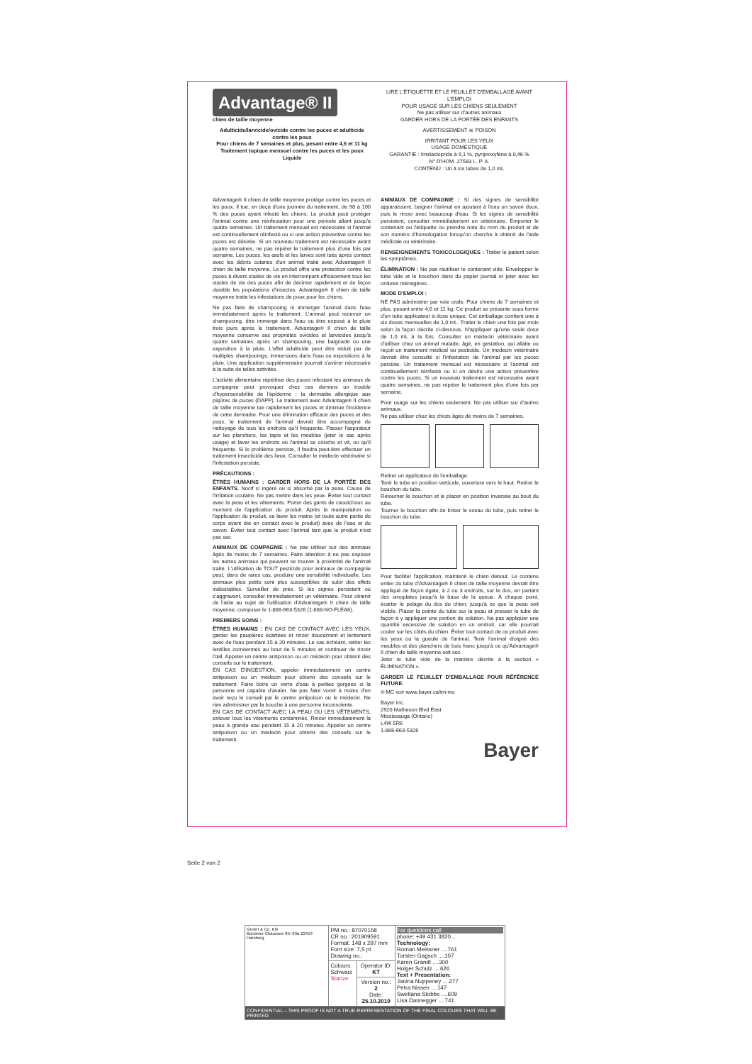Advantage® II
chien de taille moyenne
Adulticide/larvicide/ovicide contre les puces et adulticide contre les poux
Pour chiens de 7 semaines et plus, pesant entre 4,6 et 11 kg
Traitement topique mensuel contre les puces et les poux
Liquide
LIRE L'ÉTIQUETTE ET LE FEUILLET D'EMBALLAGE AVANT L'EMPLOI
POUR USAGE SUR LES CHIENS SEULEMENT
Ne pas utiliser sur d'autres animaux
GARDER HORS DE LA PORTÉE DES ENFANTS
AVERTISSEMENT ☠ POISON
IRRITANT POUR LES YEUX
USAGE DOMESTIQUE
GARANTIE : Imidaclopride à 9,1 %, pyriproxyfène à 0,46 %
N° D'HOM. 27583 L. P. A.
CONTENU : Un à six tubes de 1,0 mL
Advantage® II chien de taille moyenne protège contre les puces et les poux. Il tue, en deçà d'une journée du traitement, de 98 à 100 % des puces ayant infesté les chiens. Le produit peut protéger l'animal contre une réinfestation pour une période allant jusqu'à quatre semaines. Un traitement mensuel est nécessaire si l'animal est continuellement réinfesté ou si une action préventive contre les puces est désirée. Si un nouveau traitement est nécessaire avant quatre semaines, ne pas répéter le traitement plus d'une fois par semaine. Les puces, les œufs et les larves sont tués après contact avec les débris cutanés d'un animal traité avec Advantage® II chien de taille moyenne. Le produit offre une protection contre les puces à divers stades de vie en interrompant efficacement tous les stades de vie des puces afin de décimer rapidement et de façon durable les populations d'insectes. Advantage® II chien de taille moyenne traite les infestations de poux pour les chiens.
Ne pas faire de shampooing ni immerger l'animal dans l'eau immédiatement après le traitement. L'animal peut recevoir un shampooing, être immergé dans l'eau ou être exposé à la pluie trois jours après le traitement. Advantage® II chien de taille moyenne conserve ses propriétés ovicides et larvicides jusqu'à quatre semaines après un shampooing, une baignade ou une exposition à la pluie. L'effet adulticide peut être réduit par de multiples shampooings, immersions dans l'eau ou expositions à la pluie. Une application supplémentaire pourrait s'avérer nécessaire à la suite de telles activités.
L'activité alimentaire répétitive des puces infestant les animaux de compagnie peut provoquer chez ces derniers un trouble d'hypersensibilité de l'épiderme : la dermatite allergique aux piqûres de puces (DAPP). Le traitement avec Advantage® II chien de taille moyenne tue rapidement les puces et diminue l'incidence de cette dermatite. Pour une élimination efficace des puces et des poux, le traitement de l'animal devrait être accompagné du nettoyage de tous les endroits qu'il fréquente. Passer l'aspirateur sur les planchers, les tapis et les meubles (jeter le sac après usage) et laver les endroits où l'animal se couche et vit, ou qu'il fréquente. Si le problème persiste, il faudra peut-être effectuer un traitement insecticide des lieux. Consulter le médecin vétérinaire si l'infestation persiste.
PRÉCAUTIONS :
ÊTRES HUMAINS : GARDER HORS DE LA PORTÉE DES ENFANTS. Nocif si ingéré ou si absorbé par la peau. Cause de l'irritation oculaire. Ne pas mettre dans les yeux. Éviter tout contact avec la peau et les vêtements. Porter des gants de caoutchouc au moment de l'application du produit. Après la manipulation ou l'application du produit, se laver les mains (et toute autre partie du corps ayant été en contact avec le produit) avec de l'eau et du savon. Éviter tout contact avec l'animal tant que le produit n'est pas sec.
ANIMAUX DE COMPAGNIE : Ne pas utiliser sur des animaux âgés de moins de 7 semaines. Faire attention à ne pas exposer les autres animaux qui peuvent se trouver à proximité de l'animal traité. L'utilisation de TOUT pesticide pour animaux de compagnie peut, dans de rares cas, produire une sensibilité individuelle. Les animaux plus petits sont plus susceptibles de subir des effets indésirables. Surveiller de près. Si les signes persistent ou s'aggravent, consulter immédiatement un vétérinaire. Pour obtenir de l'aide au sujet de l'utilisation d'Advantage® II chien de taille moyenne, composer le 1-888-663-5326 (1-888-NO-FLEA6).
PREMIERS SOINS :
ÊTRES HUMAINS : EN CAS DE CONTACT AVEC LES YEUX, garder les paupières écartées et rincer doucement et lentement avec de l'eau pendant 15 à 20 minutes. Le cas échéant, retirer les lentilles cornéennes au bout de 5 minutes et continuer de rincer l'œil. Appeler un centre antipoison ou un médecin pour obtenir des conseils sur le traitement.
EN CAS D'INGESTION, appeler immédiatement un centre antipoison ou un médecin pour obtenir des conseils sur le traitement. Faire boire un verre d'eau à petites gorgées si la personne est capable d'avaler. Ne pas faire vomir à moins d'en avoir reçu le conseil par le centre antipoison ou le médecin. Ne rien administrer par la bouche à une personne inconsciente.
EN CAS DE CONTACT AVEC LA PEAU OU LES VÊTEMENTS, enlever tous les vêtements contaminés. Rincer immédiatement la peau à grande eau pendant 15 à 20 minutes. Appeler un centre antipoison ou un médecin pour obtenir des conseils sur le traitement.
ANIMAUX DE COMPAGNIE : Si des signes de sensibilité apparaissent, baigner l'animal en ajoutant à l'eau un savon doux, puis le rincer avec beaucoup d'eau. Si les signes de sensibilité persistent, consulter immédiatement un vétérinaire. Emporter le contenant ou l'étiquette ou prendre note du nom du produit et de son numéro d'homologation lorsqu'on cherche à obtenir de l'aide médicale ou vétérinaire.
RENSEIGNEMENTS TOXICOLOGIQUES : Traiter le patient selon les symptômes.
ÉLIMINATION : Ne pas réutiliser le contenant vide. Envelopper le tube vide et le bouchon dans du papier journal et jeter avec les ordures ménagères.
MODE D'EMPLOI :
NE PAS administrer par voie orale. Pour chiens de 7 semaines et plus, pesant entre 4,6 et 11 kg. Ce produit se présente sous forme d'un tube applicateur à dose unique. Cet emballage contient une à six doses mensuelles de 1,0 mL. Traiter le chien une fois par mois selon la façon décrite ci-dessous. N'appliquer qu'une seule dose de 1,0 mL à la fois. Consulter un médecin vétérinaire avant d'utiliser chez un animal malade, âgé, en gestation, qui allaite ou reçoit un traitement médical ou pesticide. Un médecin vétérinaire devrait être consulté si l'infestation de l'animal par les puces persiste. Un traitement mensuel est nécessaire si l'animal est continuellement réinfesté ou si on désire une action préventive contre les puces. Si un nouveau traitement est nécessaire avant quatre semaines, ne pas répéter le traitement plus d'une fois par semaine.
Pour usage sur les chiens seulement. Ne pas utiliser sur d'autres animaux.
Ne pas utiliser chez les chiots âgés de moins de 7 semaines.
Retirer un applicateur de l'emballage.
Tenir le tube en position verticale, ouverture vers le haut. Retirer le bouchon du tube.
Retourner le bouchon et le placer en position inversée au bout du tube.
Tourner le bouchon afin de briser le sceau du tube, puis retirer le bouchon du tube.
Pour faciliter l'application, maintenir le chien debout. Le contenu entier du tube d'Advantage® II chien de taille moyenne devrait être appliqué de façon égale, à 2 ou 3 endroits, sur le dos, en partant des omoplates jusqu'à la base de la queue. À chaque point, écarter le pelage du dos du chien, jusqu'à ce que la peau soit visible. Placer la pointe du tube sur la peau et presser le tube de façon à y appliquer une portion de solution. Ne pas appliquer une quantité excessive de solution en un endroit, car elle pourrait couler sur les côtés du chien. Éviter tout contact de ce produit avec les yeux ou la gueule de l'animal. Tenir l'animal éloigné des meubles et des planchers de bois franc jusqu'à ce qu'Advantage® II chien de taille moyenne soit sec.
Jeter le tube vide de la manière décrite à la section « ÉLIMINATION ».
GARDER LE FEUILLET D'EMBALLAGE POUR RÉFÉRENCE FUTURE.
® MC voir www.bayer.ca/tm-mc
Bayer Inc.
2920 Matheson Blvd East
Mississauga (Ontario)
L4W 5R6
1-888-663-5326
Bayer
Seite 2 von 2
| GmbH & Co. KG Borsteler Chaussee 85–99a 22453 Hamburg | PM no.: 87070158 CR no.: 201909591 Format: 148 x 297 mm Font size: 7,5 pt Drawing no.: | | For questions call phone: +49 431 3820... Technology: Roman Meissner ....761 Torsten Gagsch ....107 Karen Grandt ....300 Holger Schulz ....626 Text + Presentation: Janina Nuppeney ....277 Petra Nissen ....147 Swetlana Stobbe ....609 Lisa Dannegger ....741 |
| | Colours: Schwarz Stanze | Operator ID: KT | |
| | | Version no.: 2 Date: 25.10.2019 | |
| CONFIDENTIAL – THIS PROOF IS NOT A TRUE REPRESENTATION OF THE FINAL COLOURS THAT WILL BE PRINTED. | | | |